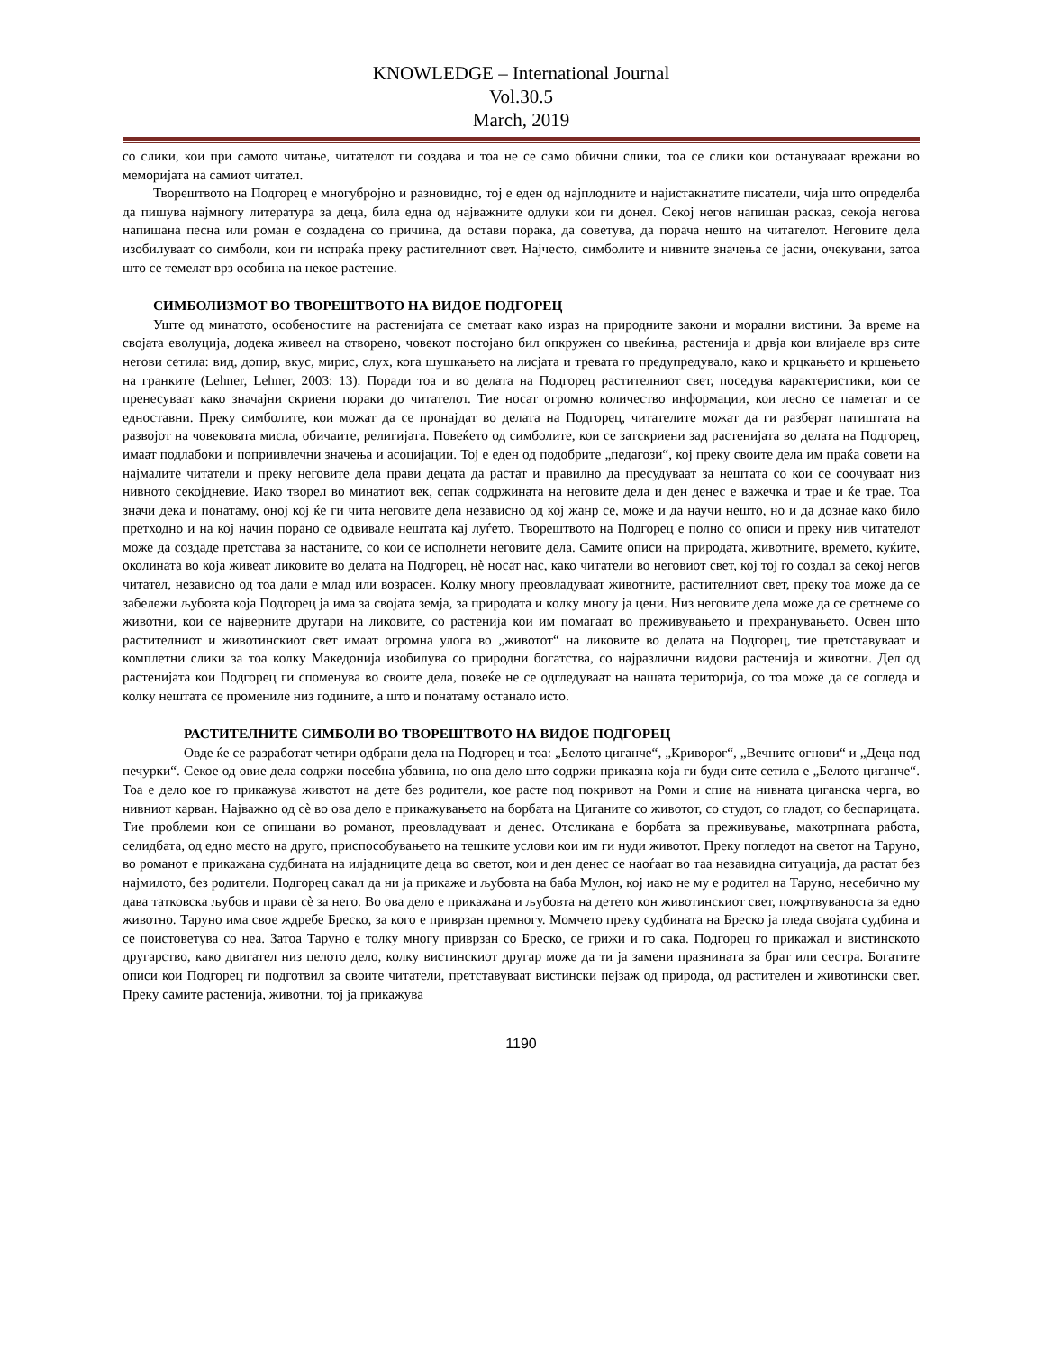KNOWLEDGE – International Journal
Vol.30.5
March, 2019
со слики, кои при самото читање, читателот ги создава и тоа не се само обични слики, тоа се слики кои останувааат врежани во меморијата на самиот читател.
Творештвото на Подгорец е многубројно и разновидно, тој е еден од најплодните и најистакнатите писатели, чија што определба да пишува најмногу литература за деца, била една од најважните одлуки кои ги донел. Секој негов напишан расказ, секоја негова напишана песна или роман е создадена со причина, да остави порака, да советува, да порача нешто на читателот. Неговите дела изобилуваат со симболи, кои ги испраќа преку растителниот свет. Најчесто, симболите и нивните значења се јасни, очекувани, затоа што се темелат врз особина на некое растение.
СИМБОЛИЗМОТ ВО ТВОРЕШТВОТО НА ВИДОЕ ПОДГОРЕЦ
Уште од минатото, особеностите на растенијата се сметаат како израз на природните закони и морални вистини. За време на својата еволуција, додека живеел на отворено, човекот постојано бил опкружен со цвеќиња, растенија и дрвја кои влијаеле врз сите негови сетила: вид, допир, вкус, мирис, слух, кога шушкањето на лисјата и тревата го предупредувало, како и крцкањето и кршењето на гранките (Lehner, Lehner, 2003: 13). Поради тоа и во делата на Подгорец растителниот свет, поседува карактеристики, кои се пренесуваат како значајни скриени пораки до читателот. Тие носат огромно количество информации, кои лесно се паметат и се едноставни. Преку симболите, кои можат да се пронајдат во делата на Подгорец, читателите можат да ги разберат патиштата на развојот на човековата мисла, обичаите, религијата. Повеќето од симболите, кои се затскриени зад растенијата во делата на Подгорец, имаат подлабоки и поприивлечни значења и асоцијации. Тој е еден од подобрите „педагози“, кој преку своите дела им праќа совети на најмалите читатели и преку неговите дела прави децата да растат и правилно да пресудуваат за нештата со кои се соочуваат низ нивното секојдневие. Иако творел во минатиот век, сепак содржината на неговите дела и ден денес е важечка и трае и ќе трае. Тоа значи дека и понатаму, оној кој ќе ги чита неговите дела независно од кој жанр се, може и да научи нешто, но и да дознае како било претходно и на кој начин порано се одвивале нештата кај луѓето. Творештвото на Подгорец е полно со описи и преку нив читателот може да создаде претстава за настаните, со кои се исполнети неговите дела. Самите описи на природата, животните, времето, куќите, околината во која живеат ликовите во делата на Подгорец, нè носат нас, како читатели во неговиот свет, кој тој го создал за секој негов читател, независно од тоа дали е млад или возрасен. Колку многу преовладуваат животните, растителниот свет, преку тоа може да се забележи љубовта која Подгорец ја има за својата земја, за природата и колку многу ја цени. Низ неговите дела може да се сретнеме со животни, кои се највeрните другари на ликовите, со растенија кои им помагаат во преживувањето и прехранувањето. Освен што растителниот и животинскиот свет имаат огромна улога во „животот“ на ликовите во делата на Подгорец, тие претставуваат и комплетни слики за тоа колку Македонија изобилува со природни богатства, со најразлични видови растенија и животни. Дел од растенијата кои Подгорец ги споменува во своите дела, повеќе не се одгледуваат на нашата територија, со тоа може да се согледа и колку нештата се промениле низ годините, а што и понатаму останало исто.
РАСТИТЕЛНИТЕ СИМБОЛИ ВО ТВОРЕШТВОТО НА ВИДОЕ ПОДГОРЕЦ
Овде ќе се разработат четири одбрани дела на Подгорец и тоа: „Белото циганче“, „Криворог“, „Вечните огнови“ и „Деца под печурки“. Секое од овие дела содржи посебна убавина, но она дело што содржи приказна која ги буди сите сетила е „Белото циганче“. Тоа е дело кое го прикажува животот на дете без родители, кое расте под покривот на Роми и спие на нивната циганска черга, во нивниот карван. Најважно од сè во ова дело е прикажувањето на борбата на Циганите со животот, со студот, со гладот, со беспарицата. Тие проблеми кои се опишани во романот, преовладуваат и денес. Отсликана е борбата за преживување, макотрпната работа, селидбата, од едно место на друго, приспособувањето на тешките услови кои им ги нуди животот. Преку погледот на светот на Таруно, во романот е прикажана судбината на илјадниците деца во светот, кои и ден денес се наоѓаат во таа незавидна ситуација, да растат без најмилото, без родители. Подгорец сакал да ни ја прикаже и љубовта на баба Мулон, кој иако не му е родител на Таруно, несебично му дава татковска љубов и прави сè за него. Во ова дело е прикажана и љубовта на детето кон животинскиот свет, пожртвуваноста за едно животно. Таруно има свое ждребе Бреско, за кого е приврзан премногу. Момчето преку судбината на Бреско ја гледа својата судбина и се поистоветува со неа. Затоа Таруно е толку многу приврзан со Бреско, се грижи и го сака. Подгорец го прикажал и вистинското другарство, како двигател низ целото дело, колку вистинскиот другар може да ти ја замени празнината за брат или сестра. Богатите описи кои Подгорец ги подготвил за своите читатели, претставуваат вистински пејзаж од природа, од растителен и животински свет. Преку самите растенија, животни, тој ја прикажува
1190